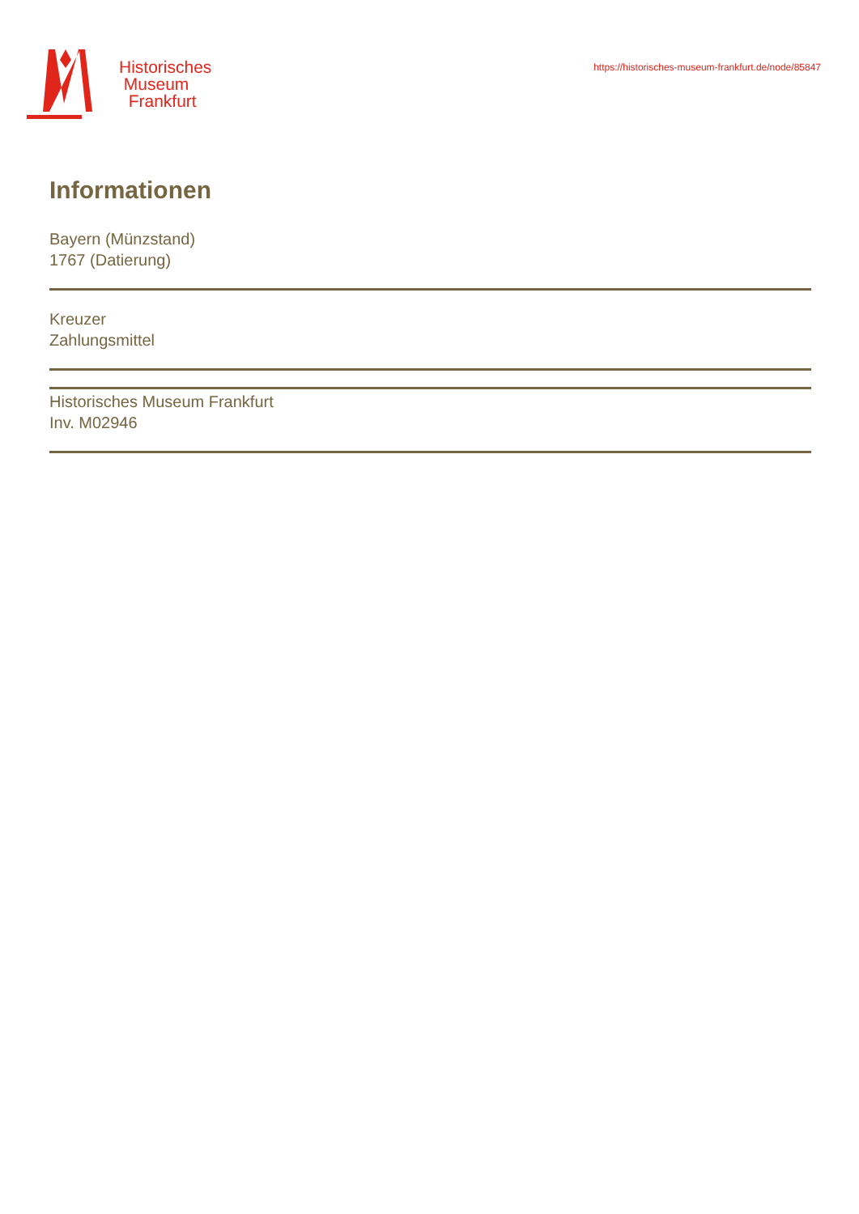Historisches
Museum
Frankfurt
https://historisches-museum-frankfurt.de/node/85847
Informationen
Bayern (Münzstand)
1767 (Datierung)
Kreuzer
Zahlungsmittel
Historisches Museum Frankfurt
Inv. M02946